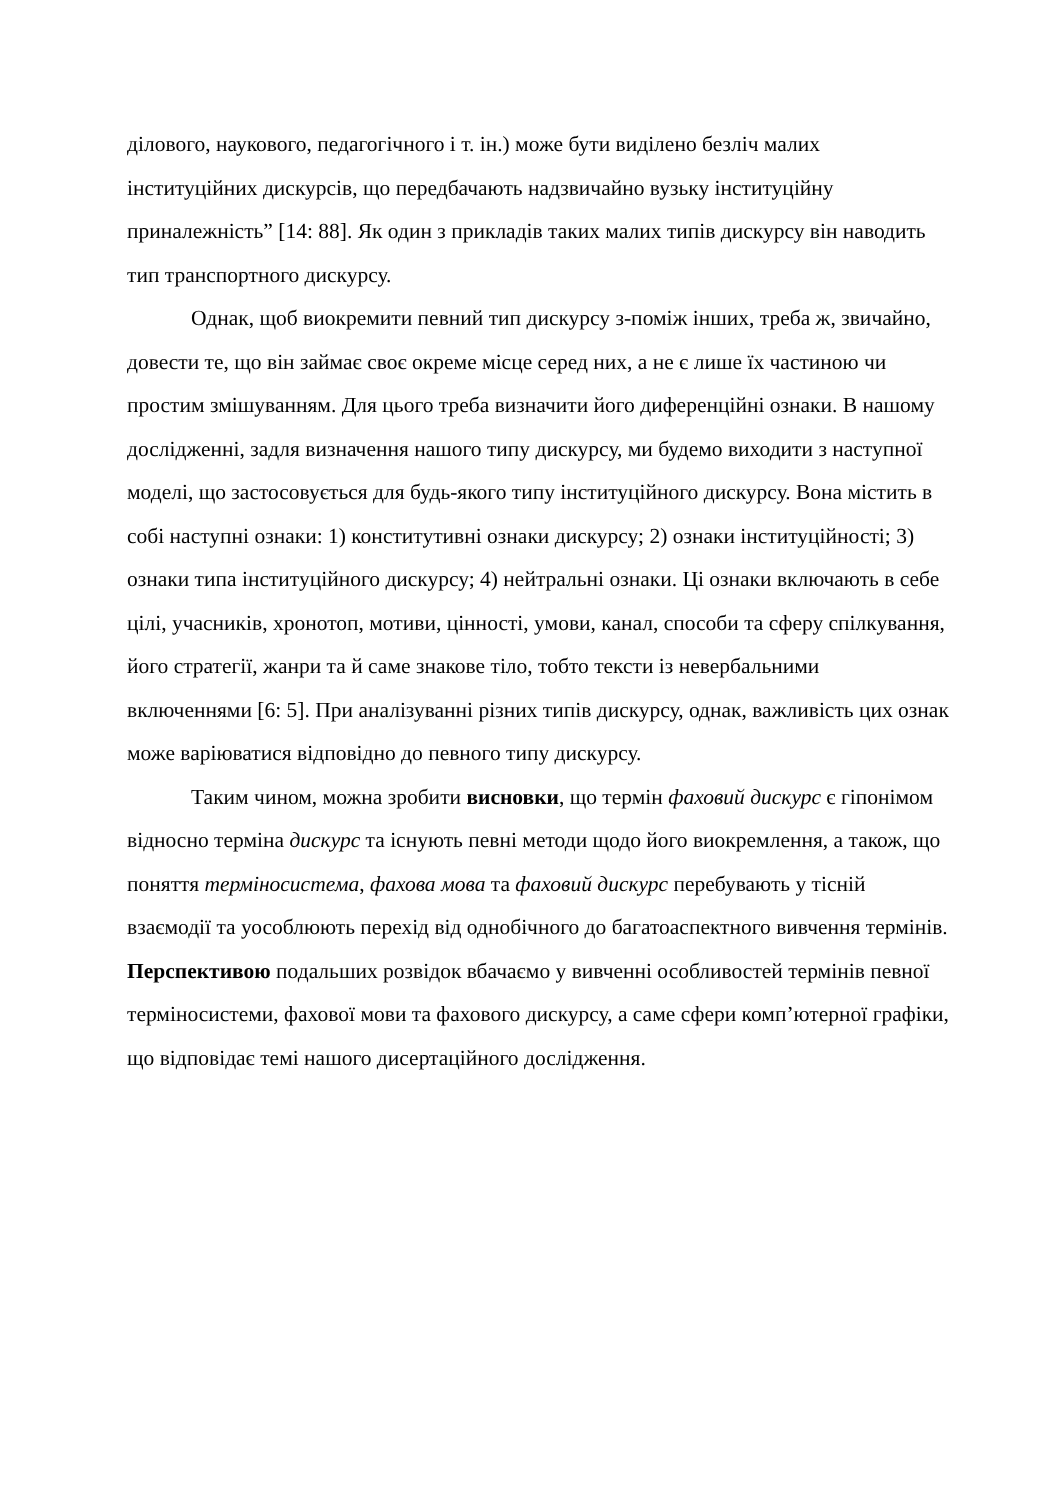ділового, наукового, педагогічного і т. ін.) може бути виділено безліч малих інституційних дискурсів, що передбачають надзвичайно вузьку інституційну приналежність” [14: 88]. Як один з прикладів таких малих типів дискурсу він наводить тип транспортного дискурсу.
Однак, щоб виокремити певний тип дискурсу з-поміж інших, треба ж, звичайно, довести те, що він займає своє окреме місце серед них, а не є лише їх частиною чи простим змішуванням. Для цього треба визначити його диференційні ознаки. В нашому дослідженні, задля визначення нашого типу дискурсу, ми будемо виходити з наступної моделі, що застосовується для будь-якого типу інституційного дискурсу. Вона містить в собі наступні ознаки: 1) конститутивні ознаки дискурсу; 2) ознаки інституційності; 3) ознаки типа інституційного дискурсу; 4) нейтральні ознаки. Ці ознаки включають в себе цілі, учасників, хронотоп, мотиви, цінності, умови, канал, способи та сферу спілкування, його стратегії, жанри та й саме знакове тіло, тобто тексти із невербальними включеннями [6: 5]. При аналізуванні різних типів дискурсу, однак, важливість цих ознак може варіюватися відповідно до певного типу дискурсу.
Таким чином, можна зробити висновки, що термін фаховий дискурс є гіпонімом відносно терміна дискурс та існують певні методи щодо його виокремлення, а також, що поняття терміносистема, фахова мова та фаховий дискурс перебувають у тісній взаємодії та уособлюють перехід від однобічного до багатоаспектного вивчення термінів. Перспективою подальших розвідок вбачаємо у вивченні особливостей термінів певної терміносистеми, фахової мови та фахового дискурсу, а саме сфери комп’ютерної графіки, що відповідає темі нашого дисертаційного дослідження.